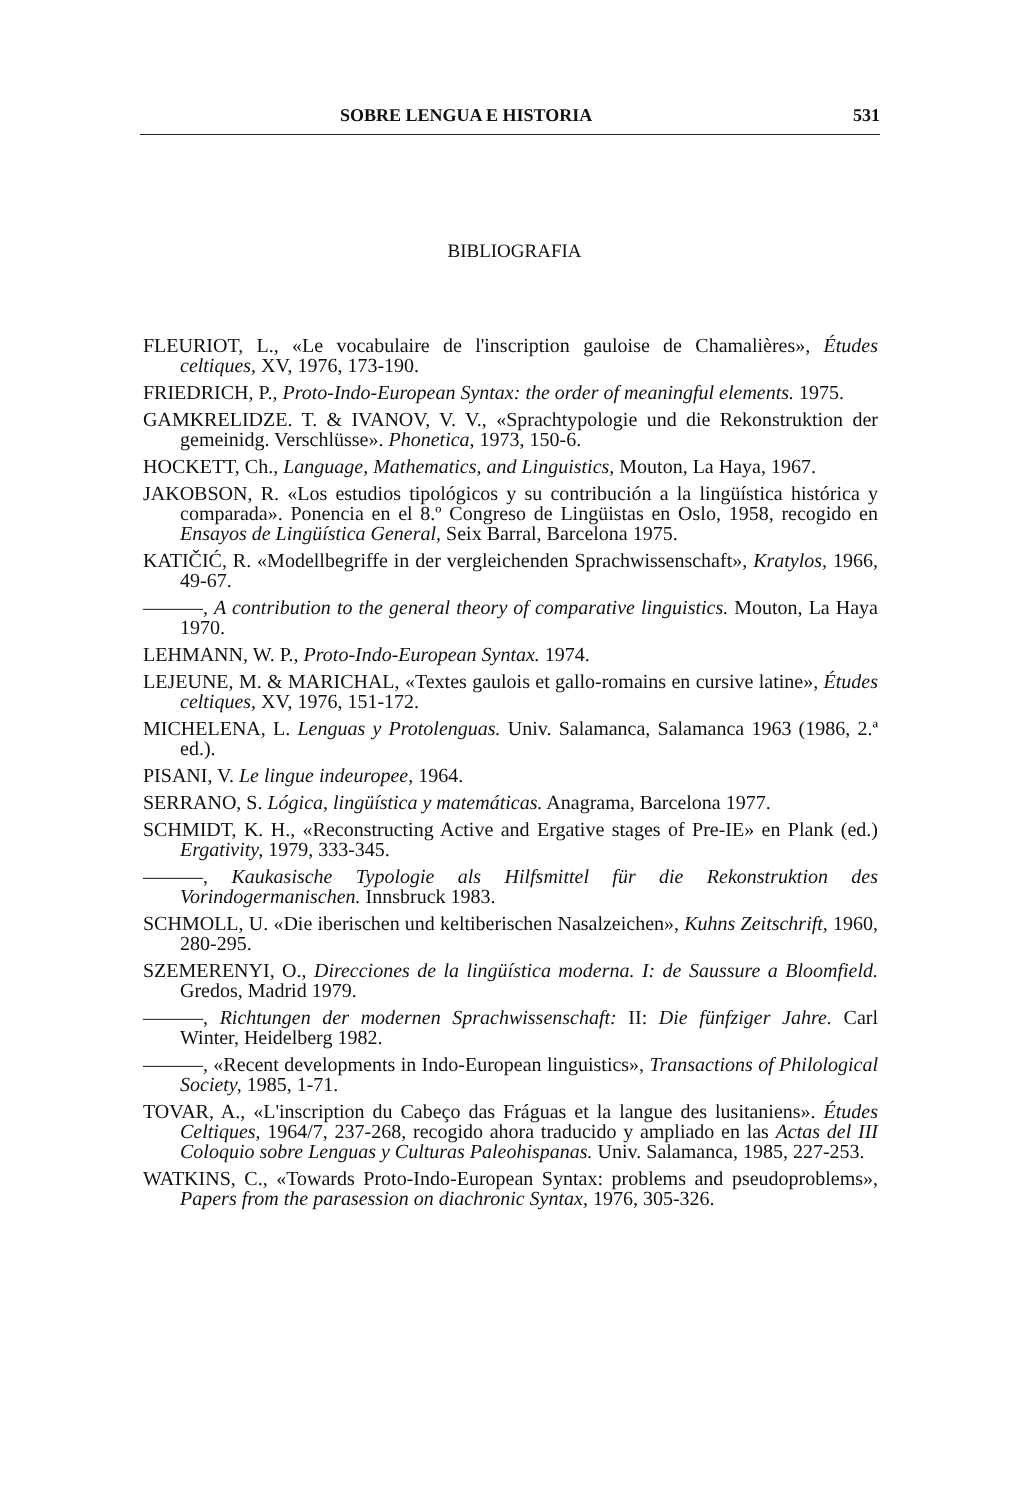SOBRE LENGUA E HISTORIA 531
BIBLIOGRAFIA
FLEURIOT, L., «Le vocabulaire de l'inscription gauloise de Chamalières», Études celtiques, XV, 1976, 173-190.
FRIEDRICH, P., Proto-Indo-European Syntax: the order of meaningful elements. 1975.
GAMKRELIDZE. T. & IVANOV, V. V., «Sprachtypologie und die Rekonstruktion der gemeinidg. Verschlüsse». Phonetica, 1973, 150-6.
HOCKETT, Ch., Language, Mathematics, and Linguistics, Mouton, La Haya, 1967.
JAKOBSON, R. «Los estudios tipológicos y su contribución a la lingüística histórica y comparada». Ponencia en el 8.º Congreso de Lingüistas en Oslo, 1958, recogido en Ensayos de Lingüística General, Seix Barral, Barcelona 1975.
KATIČIĆ, R. «Modellbegriffe in der vergleichenden Sprachwissenschaft», Kratylos, 1966, 49-67.
———, A contribution to the general theory of comparative linguistics. Mouton, La Haya 1970.
LEHMANN, W. P., Proto-Indo-European Syntax. 1974.
LEJEUNE, M. & MARICHAL, «Textes gaulois et gallo-romains en cursive latine», Études celtiques, XV, 1976, 151-172.
MICHELENA, L. Lenguas y Protolenguas. Univ. Salamanca, Salamanca 1963 (1986, 2.ª ed.).
PISANI, V. Le lingue indeuropee, 1964.
SERRANO, S. Lógica, lingüística y matemáticas. Anagrama, Barcelona 1977.
SCHMIDT, K. H., «Reconstructing Active and Ergative stages of Pre-IE» en Plank (ed.) Ergativity, 1979, 333-345.
———, Kaukasische Typologie als Hilfsmittel für die Rekonstruktion des Vorindogermanischen. Innsbruck 1983.
SCHMOLL, U. «Die iberischen und keltiberischen Nasalzeichen», Kuhns Zeitschrift, 1960, 280-295.
SZEMERENYI, O., Direcciones de la lingüística moderna. I: de Saussure a Bloomfield. Gredos, Madrid 1979.
———, Richtungen der modernen Sprachwissenschaft: II: Die fünfziger Jahre. Carl Winter, Heidelberg 1982.
———, «Recent developments in Indo-European linguistics», Transactions of Philological Society, 1985, 1-71.
TOVAR, A., «L'inscription du Cabeço das Fráguas et la langue des lusitaniens». Études Celtiques, 1964/7, 237-268, recogido ahora traducido y ampliado en las Actas del III Coloquio sobre Lenguas y Culturas Paleohispanas. Univ. Salamanca, 1985, 227-253.
WATKINS, C., «Towards Proto-Indo-European Syntax: problems and pseudoproblems», Papers from the parasession on diachronic Syntax, 1976, 305-326.